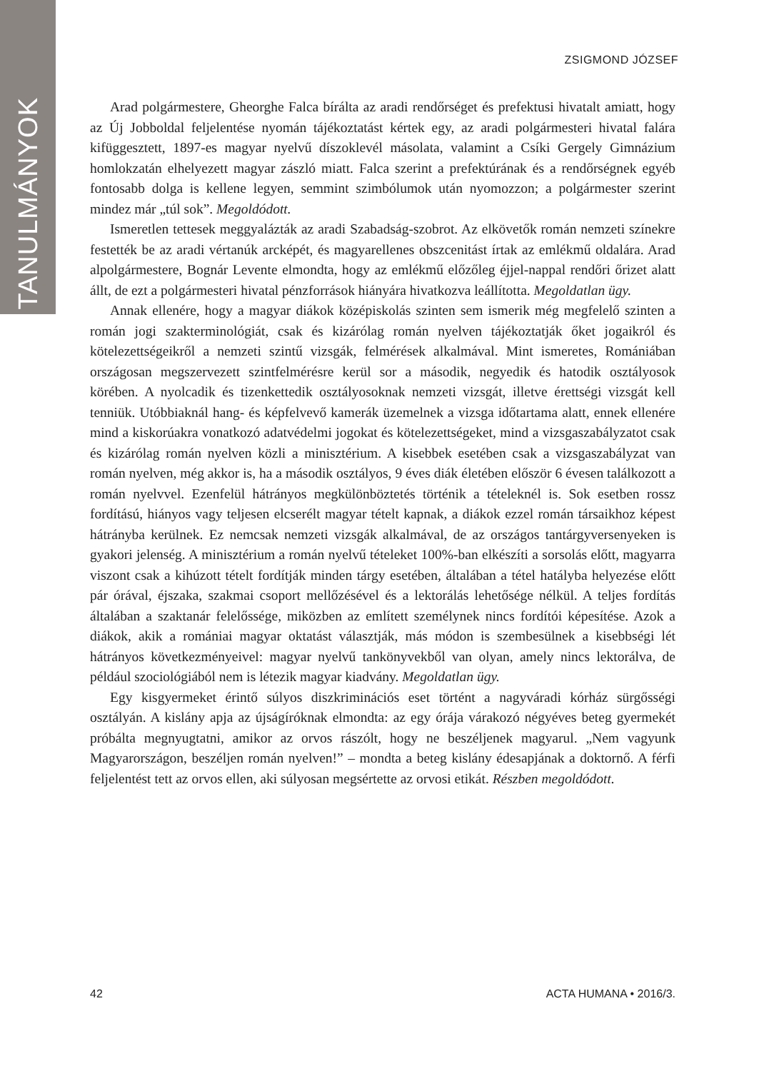TANULMÁNYOK
ZSIGMOND JÓZSEF
Arad polgármestere, Gheorghe Falca bírálta az aradi rendőrséget és prefektusi hivatalt amiatt, hogy az Új Jobboldal feljelentése nyomán tájékoztatást kértek egy, az aradi polgármesteri hivatal falára kifüggesztett, 1897-es magyar nyelvű díszoklevél másolata, valamint a Csíki Gergely Gimnázium homlokzatán elhelyezett magyar zászló miatt. Falca szerint a prefektúrának és a rendőrségnek egyéb fontosabb dolga is kellene legyen, semmint szimbólumok után nyomozzon; a polgármester szerint mindez már „túl sok”. Megoldódott.
Ismeretlen tettesek meggyalázták az aradi Szabadság-szobrot. Az elkövetők román nemzeti színekre festették be az aradi vértanúk arcképét, és magyarellenes obszcenitást írtak az emlékmű oldalára. Arad alpolgármestere, Bognár Levente elmondta, hogy az emlékmű előzőleg éjjel-nappal rendőri őrizet alatt állt, de ezt a polgármesteri hivatal pénzforrások hiányára hivatkozva leállította. Megoldatlan ügy.
Annak ellenére, hogy a magyar diákok középiskolás szinten sem ismerik még megfelelő szinten a román jogi szakterminológiát, csak és kizárólag román nyelven tájékoztatják őket jogaikról és kötelezettségeikről a nemzeti szintű vizsgák, felmérések alkalmával. Mint ismeretes, Romániában országosan megszervezett szintfelmérésre kerül sor a második, negyedik és hatodik osztályosok körében. A nyolcadik és tizenkettedik osztályosoknak nemzeti vizsgát, illetve érettségi vizsgát kell tenniük. Utóbbiaknál hang- és képfelvevő kamerák üzemelnek a vizsga időtartama alatt, ennek ellenére mind a kiskorúakra vonatkozó adatvédelmi jogokat és kötelezettségeket, mind a vizsgaszabályzatot csak és kizárólag román nyelven közli a minisztérium. A kisebbek esetében csak a vizsgaszabályzat van román nyelven, még akkor is, ha a második osztályos, 9 éves diák életében először 6 évesen találkozott a román nyelvvel. Ezenfelül hátrányos megkülönböztetés történik a tételeknél is. Sok esetben rossz fordítású, hiányos vagy teljesen elcserélt magyar tételt kapnak, a diákok ezzel román társaikhoz képest hátrányba kerülnek. Ez nemcsak nemzeti vizsgák alkalmával, de az országos tantárgyversenyeken is gyakori jelenség. A minisztérium a román nyelvű tételeket 100%-ban elkészíti a sorsolás előtt, magyarra viszont csak a kihúzott tételt fordítják minden tárgy esetében, általában a tétel hatályba helyezése előtt pár órával, éjszaka, szakmai csoport mellőzésével és a lektorálás lehetősége nélkül. A teljes fordítás általában a szaktanár felelőssége, miközben az említett személynek nincs fordítói képesítése. Azok a diákok, akik a romániai magyar oktatást választják, más módon is szembesülnek a kisebbségi lét hátrányos következményeivel: magyar nyelvű tankönyvekből van olyan, amely nincs lektorálva, de például szociológiából nem is létezik magyar kiadvány. Megoldatlan ügy.
Egy kisgyermeket érintő súlyos diszkriminációs eset történt a nagyváradi kórház sürgősségi osztályán. A kislány apja az újságíróknak elmondta: az egy órája várakozó négyéves beteg gyermekét próbálta megnyugtatni, amikor az orvos rászólt, hogy ne beszéljenek magyarul. „Nem vagyunk Magyarországon, beszéljen román nyelven!” – mondta a beteg kislány édesapjának a doktornő. A férfi feljelentést tett az orvos ellen, aki súlyosan megsértette az orvosi etikát. Részben megoldódott.
42 ACTA HUMANA • 2016/3.